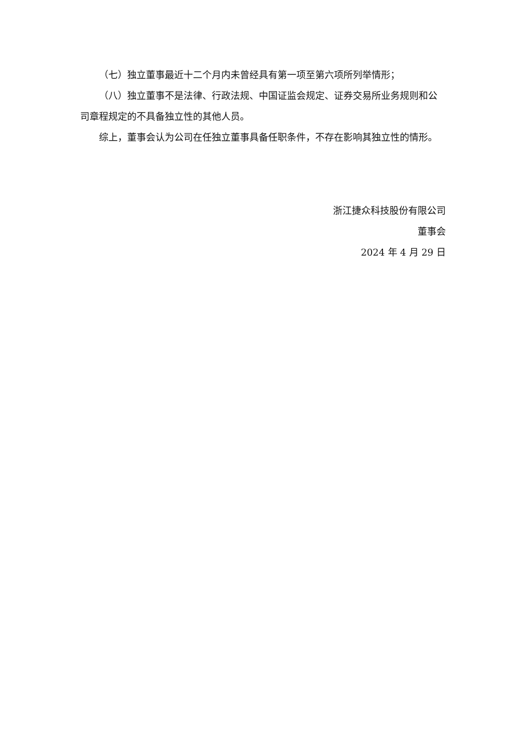（七）独立董事最近十二个月内未曾经具有第一项至第六项所列举情形；
（八）独立董事不是法律、行政法规、中国证监会规定、证券交易所业务规则和公司章程规定的不具备独立性的其他人员。
综上，董事会认为公司在任独立董事具备任职条件，不存在影响其独立性的情形。
浙江捷众科技股份有限公司
董事会
2024 年 4 月 29 日